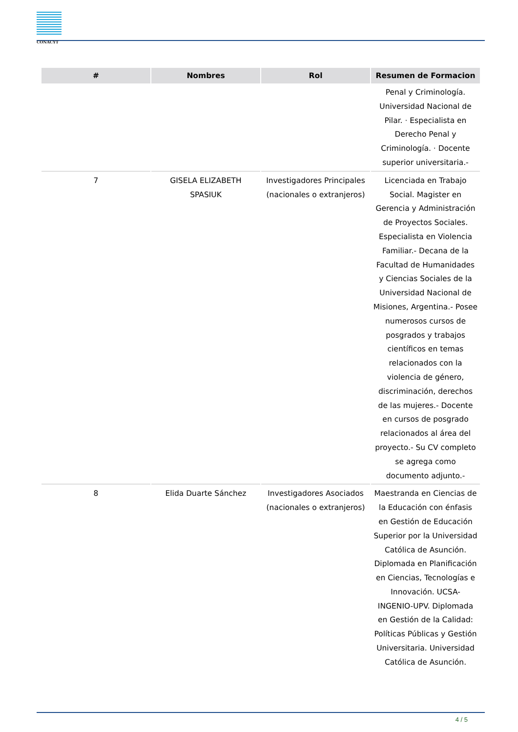CONACYT
| # | Nombres | Rol | Resumen de Formacion |
| --- | --- | --- | --- |
| | | | Penal y Criminología. Universidad Nacional de Pilar. · Especialista en Derecho Penal y Criminología. · Docente superior universitaria.- |
| 7 | GISELA ELIZABETH SPASIUK | Investigadores Principales (nacionales o extranjeros) | Licenciada en Trabajo Social. Magister en Gerencia y Administración de Proyectos Sociales. Especialista en Violencia Familiar.- Decana de la Facultad de Humanidades y Ciencias Sociales de la Universidad Nacional de Misiones, Argentina.- Posee numerosos cursos de posgrados y trabajos científicos en temas relacionados con la violencia de género, discriminación, derechos de las mujeres.- Docente en cursos de posgrado relacionados al área del proyecto.- Su CV completo se agrega como documento adjunto.- |
| 8 | Elida Duarte Sánchez | Investigadores Asociados (nacionales o extranjeros) | Maestranda en Ciencias de la Educación con énfasis en Gestión de Educación Superior por la Universidad Católica de Asunción. Diplomada en Planificación en Ciencias, Tecnologías e Innovación. UCSA- INGENIO-UPV. Diplomada en Gestión de la Calidad: Políticas Públicas y Gestión Universitaria. Universidad Católica de Asunción. |
4 / 5